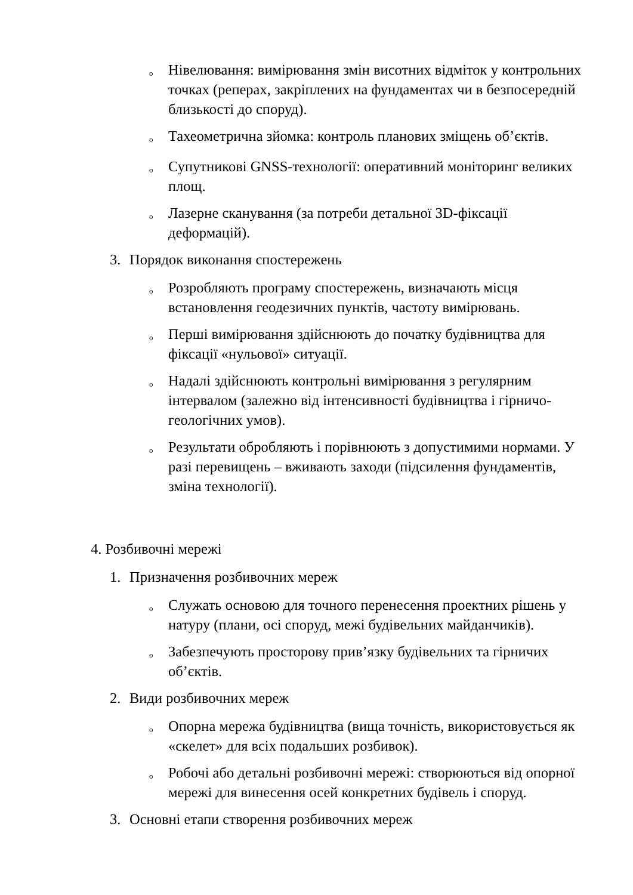o
Нівелювання: вимірювання змін висотних відміток у контрольних точках (реперах, закріплених на фундаментах чи в безпосередній близькості до споруд).
o
Тахеометрична зйомка: контроль планових зміщень об’єктів.
o
Супутникові GNSS-технології: оперативний моніторинг великих площ.
o
Лазерне сканування (за потреби детальної 3D-фіксації деформацій).
3. Порядок виконання спостережень
o
Розробляють програму спостережень, визначають місця встановлення геодезичних пунктів, частоту вимірювань.
o
Перші вимірювання здійснюють до початку будівництва для фіксації «нульової» ситуації.
o
Надалі здійснюють контрольні вимірювання з регулярним інтервалом (залежно від інтенсивності будівництва і гірничо-геологічних умов).
o
Результати обробляють і порівнюють з допустимими нормами. У разі перевищень – вживають заходи (підсилення фундаментів, зміна технології).
4. Розбивочні мережі
1. Призначення розбивочних мереж
o
Служать основою для точного перенесення проектних рішень у натуру (плани, осі споруд, межі будівельних майданчиків).
o
Забезпечують просторову прив’язку будівельних та гірничих об’єктів.
2. Види розбивочних мереж
o
Опорна мережа будівництва (вища точність, використовується як «скелет» для всіх подальших розбивок).
o
Робочі або детальні розбивочні мережі: створюються від опорної мережі для винесення осей конкретних будівель і споруд.
3. Основні етапи створення розбивочних мереж